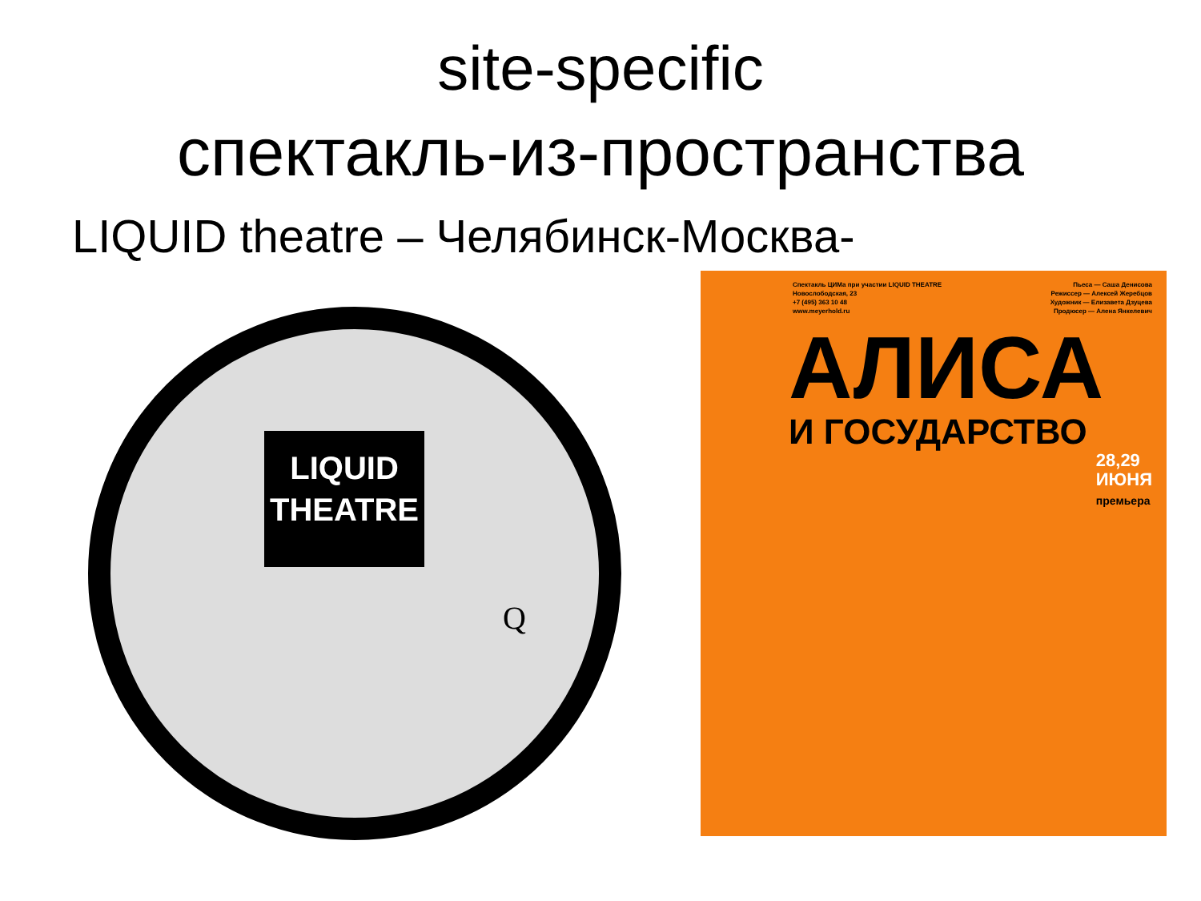site-specific
спектакль-из-пространства
LIQUID theatre – Челябинск-Москва-
LIQUID
THEATRE
Q
Спектакль ЦИМа при участии LIQUID THEATRE
Новослободская, 23
+7 (495) 363 10 48
www.meyerhold.ru
Пьеса — Саша Денисова
Режиссер — Алексей Жеребцов
Художник — Елизавета Дзуцева
Продюсер — Алена Янкелевич
АЛИСА
И ГОСУДАРСТВО
28,29
ИЮНЯ
премьера